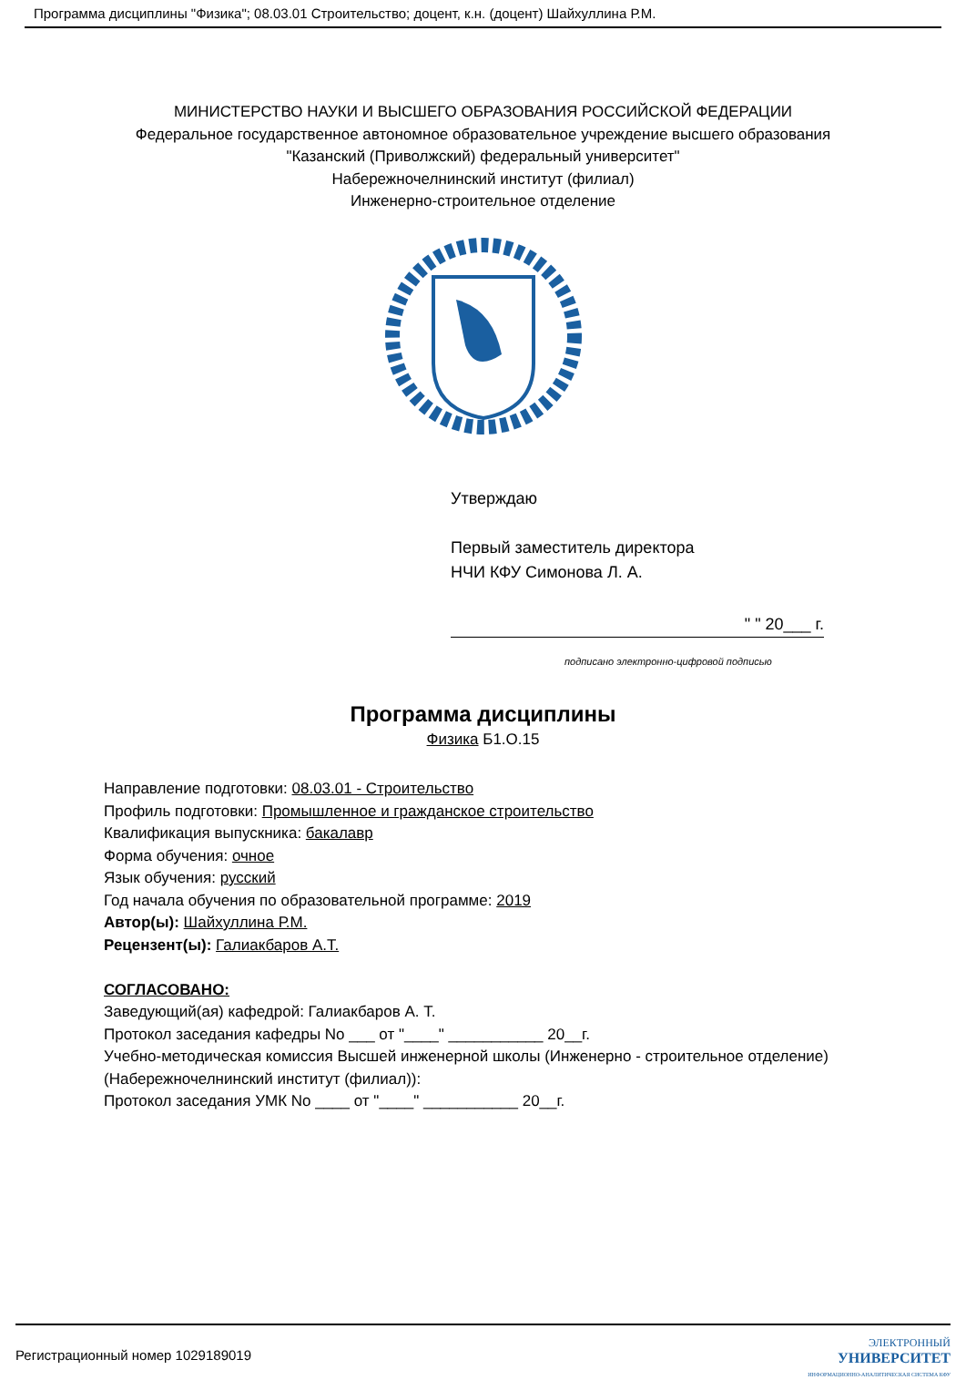Программа дисциплины "Физика"; 08.03.01 Строительство; доцент, к.н. (доцент) Шайхуллина Р.М.
МИНИСТЕРСТВО НАУКИ И ВЫСШЕГО ОБРАЗОВАНИЯ РОССИЙСКОЙ ФЕДЕРАЦИИ
Федеральное государственное автономное образовательное учреждение высшего образования
"Казанский (Приволжский) федеральный университет"
Набережночелнинский институт (филиал)
Инженерно-строительное отделение
Утверждаю
Первый заместитель директора
НЧИ КФУ Симонова Л. А.
" " 20___ г.
подписано электронно-цифровой подписью
Программа дисциплины
Физика Б1.О.15
Направление подготовки: 08.03.01 - Строительство
Профиль подготовки: Промышленное и гражданское строительство
Квалификация выпускника: бакалавр
Форма обучения: очное
Язык обучения: русский
Год начала обучения по образовательной программе: 2019
Автор(ы): Шайхуллина Р.М.
Рецензент(ы): Галиакбаров А.Т.
СОГЛАСОВАНО:
Заведующий(ая) кафедрой: Галиакбаров А. Т.
Протокол заседания кафедры No ___ от "____" ___________ 20__г.
Учебно-методическая комиссия Высшей инженерной школы (Инженерно - строительное отделение) (Набережночелнинский институт (филиал)):
Протокол заседания УМК No ____ от "____" ___________ 20__г.
Регистрационный номер 1029189019 ЭЛЕКТРОННЫЙ
УНИВЕРСИТЕТ
ИНФОРМАЦИОННО-АНАЛИТИЧЕСКАЯ СИСТЕМА КФУ